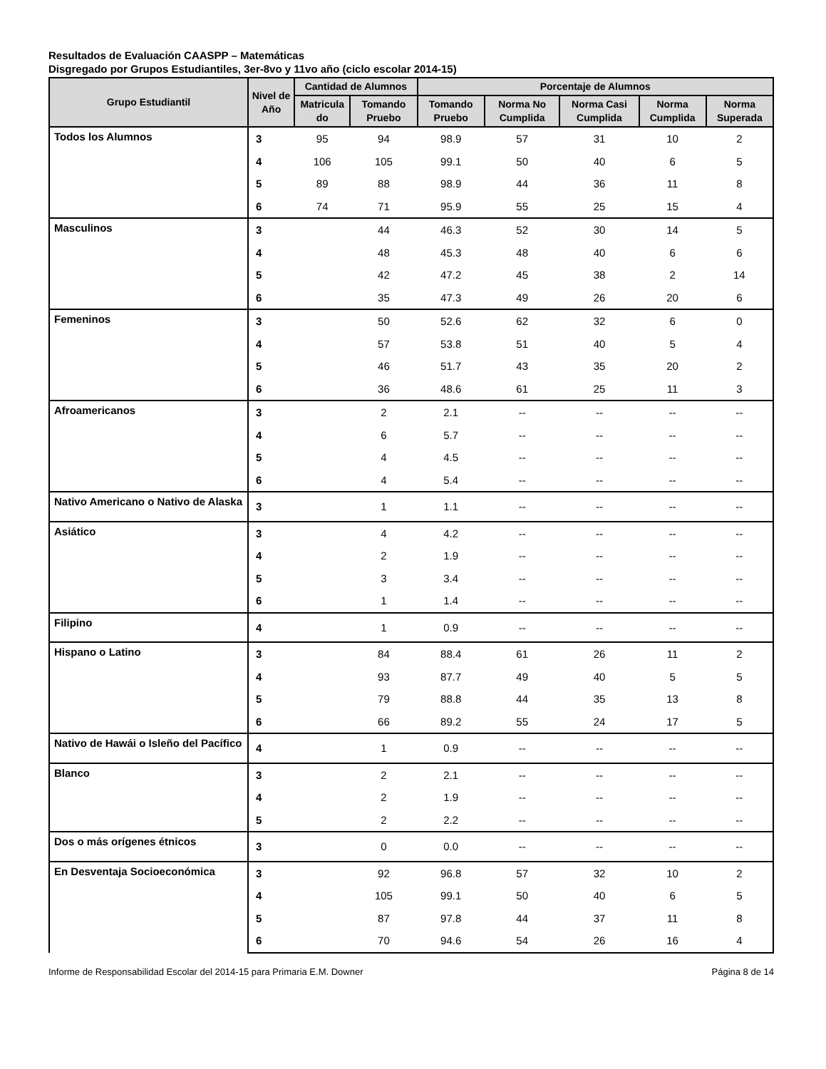Resultados de Evaluación CAASPP – Matemáticas
Disgregado por Grupos Estudiantiles, 3er-8vo y 11vo año (ciclo escolar 2014-15)
| Grupo Estudiantil | Nivel de Año | Cantidad de Alumnos | | Porcentaje de Alumnos | | | | |
| --- | --- | --- | --- | --- | --- | --- | --- | --- |
| | | Matricula do | Tomando Pruebo | Tomando Pruebo | Norma No Cumplida | Norma Casi Cumplida | Norma Cumplida | Norma Superada |
| Todos los Alumnos | 3 | 95 | 94 | 98.9 | 57 | 31 | 10 | 2 |
| | 4 | 106 | 105 | 99.1 | 50 | 40 | 6 | 5 |
| | 5 | 89 | 88 | 98.9 | 44 | 36 | 11 | 8 |
| | 6 | 74 | 71 | 95.9 | 55 | 25 | 15 | 4 |
| Masculinos | 3 | | 44 | 46.3 | 52 | 30 | 14 | 5 |
| | 4 | | 48 | 45.3 | 48 | 40 | 6 | 6 |
| | 5 | | 42 | 47.2 | 45 | 38 | 2 | 14 |
| | 6 | | 35 | 47.3 | 49 | 26 | 20 | 6 |
| Femeninos | 3 | | 50 | 52.6 | 62 | 32 | 6 | 0 |
| | 4 | | 57 | 53.8 | 51 | 40 | 5 | 4 |
| | 5 | | 46 | 51.7 | 43 | 35 | 20 | 2 |
| | 6 | | 36 | 48.6 | 61 | 25 | 11 | 3 |
| Afroamericanos | 3 | | 2 | 2.1 | -- | -- | -- | -- |
| | 4 | | 6 | 5.7 | -- | -- | -- | -- |
| | 5 | | 4 | 4.5 | -- | -- | -- | -- |
| | 6 | | 4 | 5.4 | -- | -- | -- | -- |
| Nativo Americano o Nativo de Alaska | 3 | | 1 | 1.1 | -- | -- | -- | -- |
| Asiático | 3 | | 4 | 4.2 | -- | -- | -- | -- |
| | 4 | | 2 | 1.9 | -- | -- | -- | -- |
| | 5 | | 3 | 3.4 | -- | -- | -- | -- |
| | 6 | | 1 | 1.4 | -- | -- | -- | -- |
| Filipino | 4 | | 1 | 0.9 | -- | -- | -- | -- |
| Hispano o Latino | 3 | | 84 | 88.4 | 61 | 26 | 11 | 2 |
| | 4 | | 93 | 87.7 | 49 | 40 | 5 | 5 |
| | 5 | | 79 | 88.8 | 44 | 35 | 13 | 8 |
| | 6 | | 66 | 89.2 | 55 | 24 | 17 | 5 |
| Nativo de Hawái o Isleño del Pacífico | 4 | | 1 | 0.9 | -- | -- | -- | -- |
| Blanco | 3 | | 2 | 2.1 | -- | -- | -- | -- |
| | 4 | | 2 | 1.9 | -- | -- | -- | -- |
| | 5 | | 2 | 2.2 | -- | -- | -- | -- |
| Dos o más orígenes étnicos | 3 | | 0 | 0.0 | -- | -- | -- | -- |
| En Desventaja Socioeconómica | 3 | | 92 | 96.8 | 57 | 32 | 10 | 2 |
| | 4 | | 105 | 99.1 | 50 | 40 | 6 | 5 |
| | 5 | | 87 | 97.8 | 44 | 37 | 11 | 8 |
| | 6 | | 70 | 94.6 | 54 | 26 | 16 | 4 |
Informe de Responsabilidad Escolar del 2014-15 para Primaria E.M. Downer Página 8 de 14